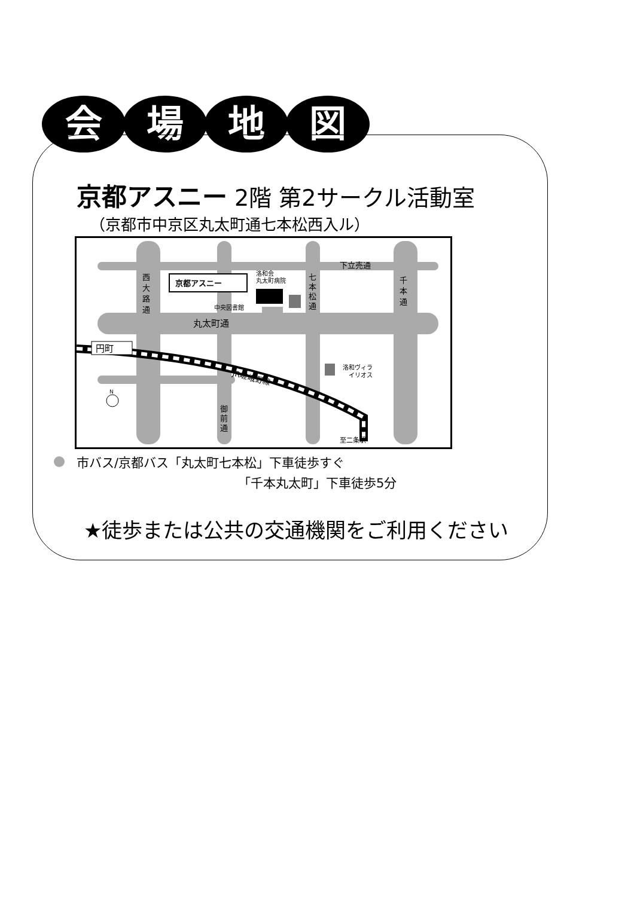会場地図
京都アスニー 2階 第2サークル活動室
（京都市中京区丸太町通七本松西入ル）
京都アスニー
洛和会
丸太町病院
中央図書館
下立売通
丸太町通
西
大
路
通
七
本
松
通
千
本
通
御
前
通
円町
洛和ヴィラ
イリオス
JR嵯峨野線
至二条駅
N
市バス/京都バス「丸太町七本松」下車徒歩すぐ
「千本丸太町」下車徒歩5分
★徒歩または公共の交通機関をご利用ください